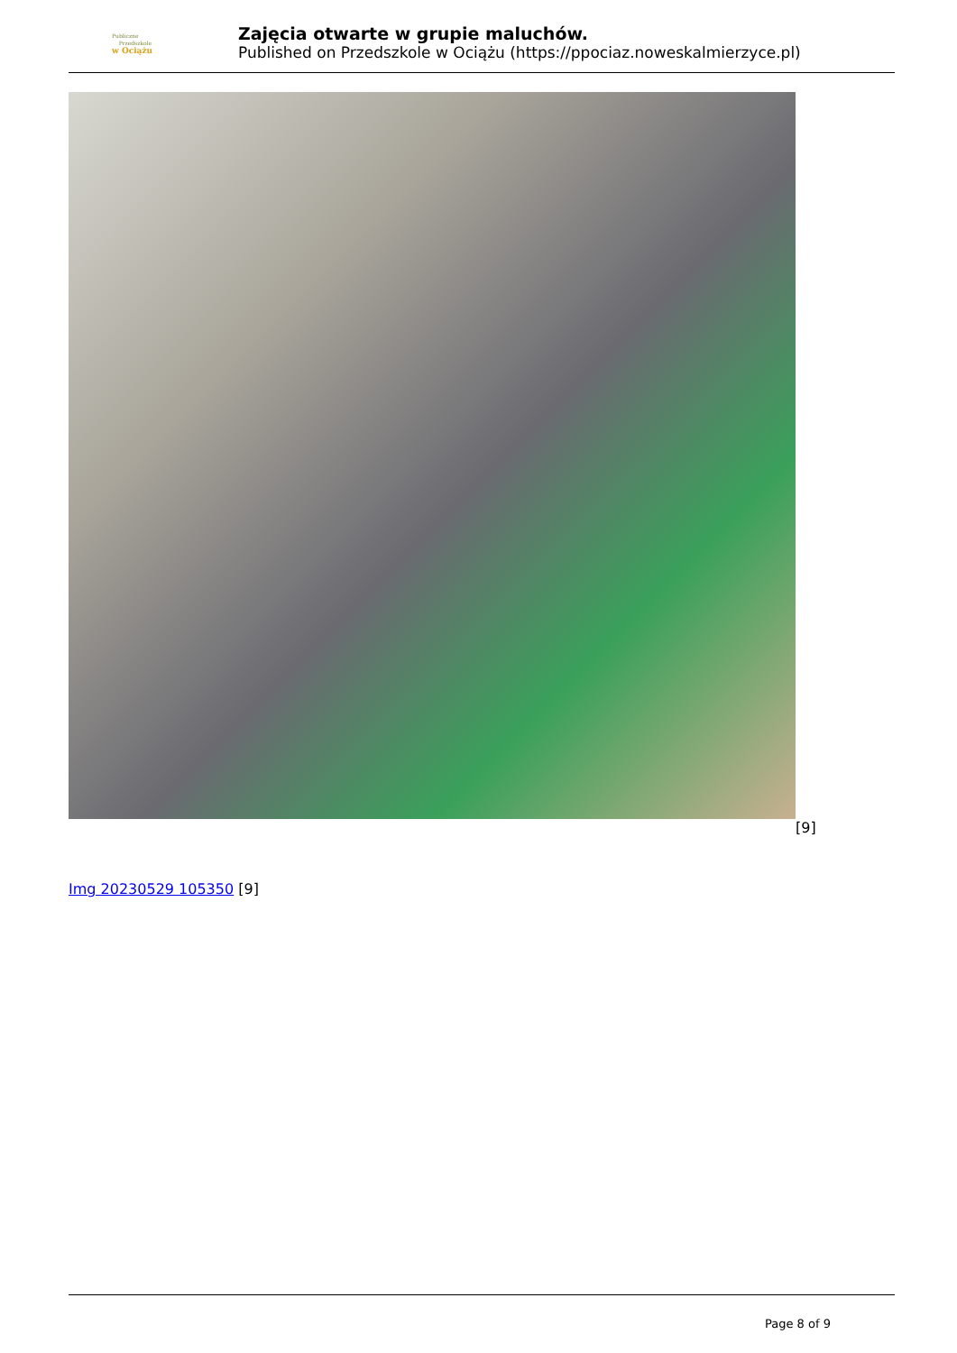Publiczne
Przedszkole
w Ociążu
Zajęcia otwarte w grupie maluchów.
Published on Przedszkole w Ociążu (https://ppociaz.noweskalmierzyce.pl)
[9]
Img 20230529 105350 [9]
Page 8 of 9